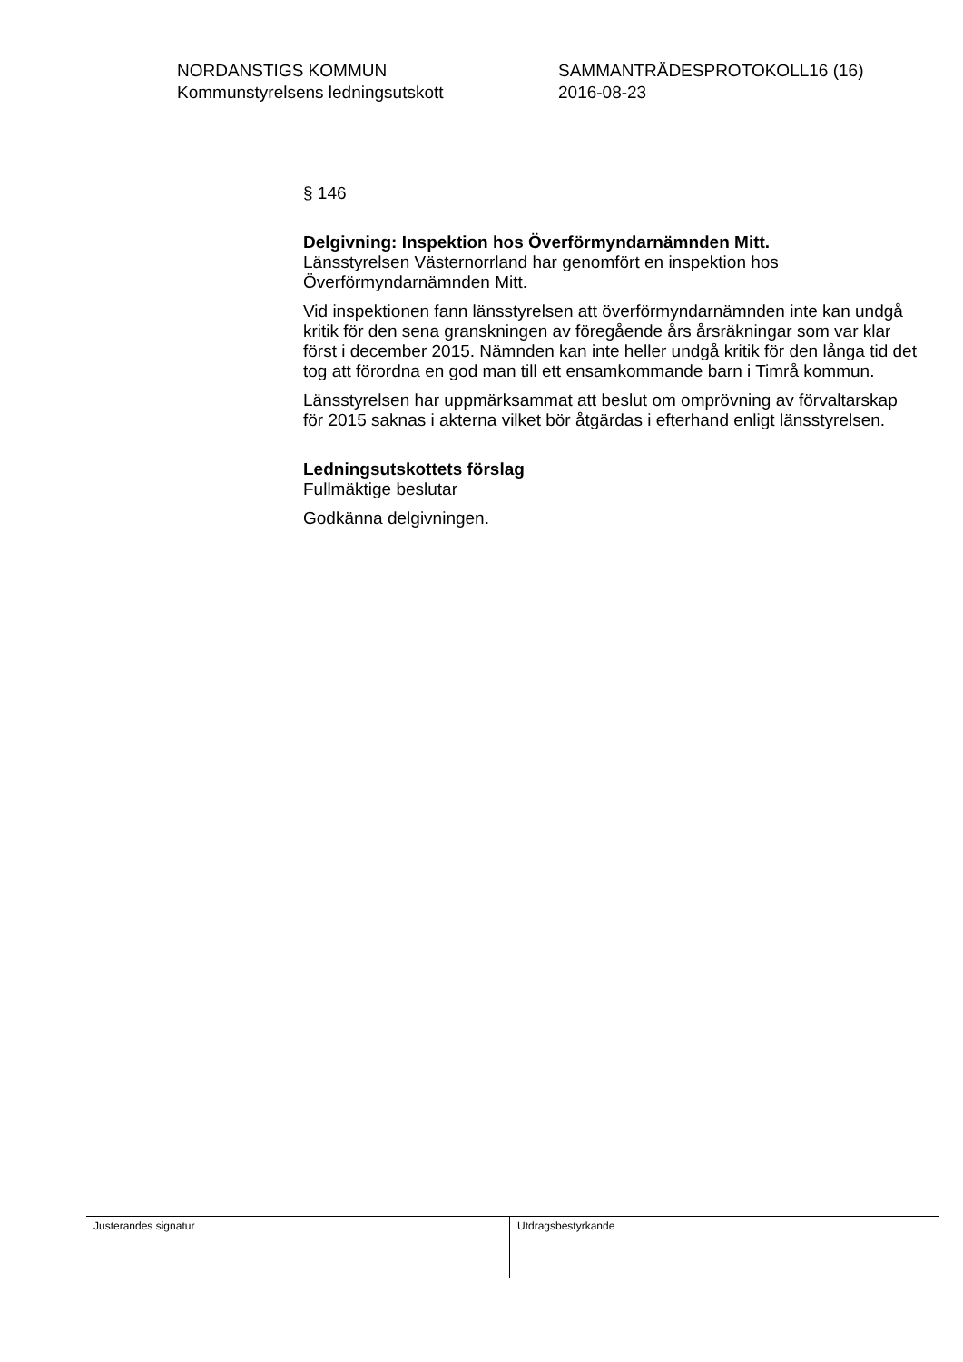NORDANSTIGS KOMMUN
Kommunstyrelsens ledningsutskott
SAMMANTRÄDESPROTOKOLL16 (16)
2016-08-23
§ 146
Delgivning: Inspektion hos Överförmyndarnämnden Mitt.
Länsstyrelsen Västernorrland har genomfört en inspektion hos Överförmyndarnämnden Mitt.
Vid inspektionen fann länsstyrelsen att överförmyndarnämnden inte kan undgå kritik för den sena granskningen av föregående års årsräkningar som var klar först i december 2015. Nämnden kan inte heller undgå kritik för den långa tid det tog att förordna en god man till ett ensamkommande barn i Timrå kommun.
Länsstyrelsen har uppmärksammat att beslut om omprövning av förvaltarskap för 2015 saknas i akterna vilket bör åtgärdas i efterhand enligt länsstyrelsen.
Ledningsutskottets förslag
Fullmäktige beslutar
Godkänna delgivningen.
Justerandes signatur
Utdragsbestyrkande